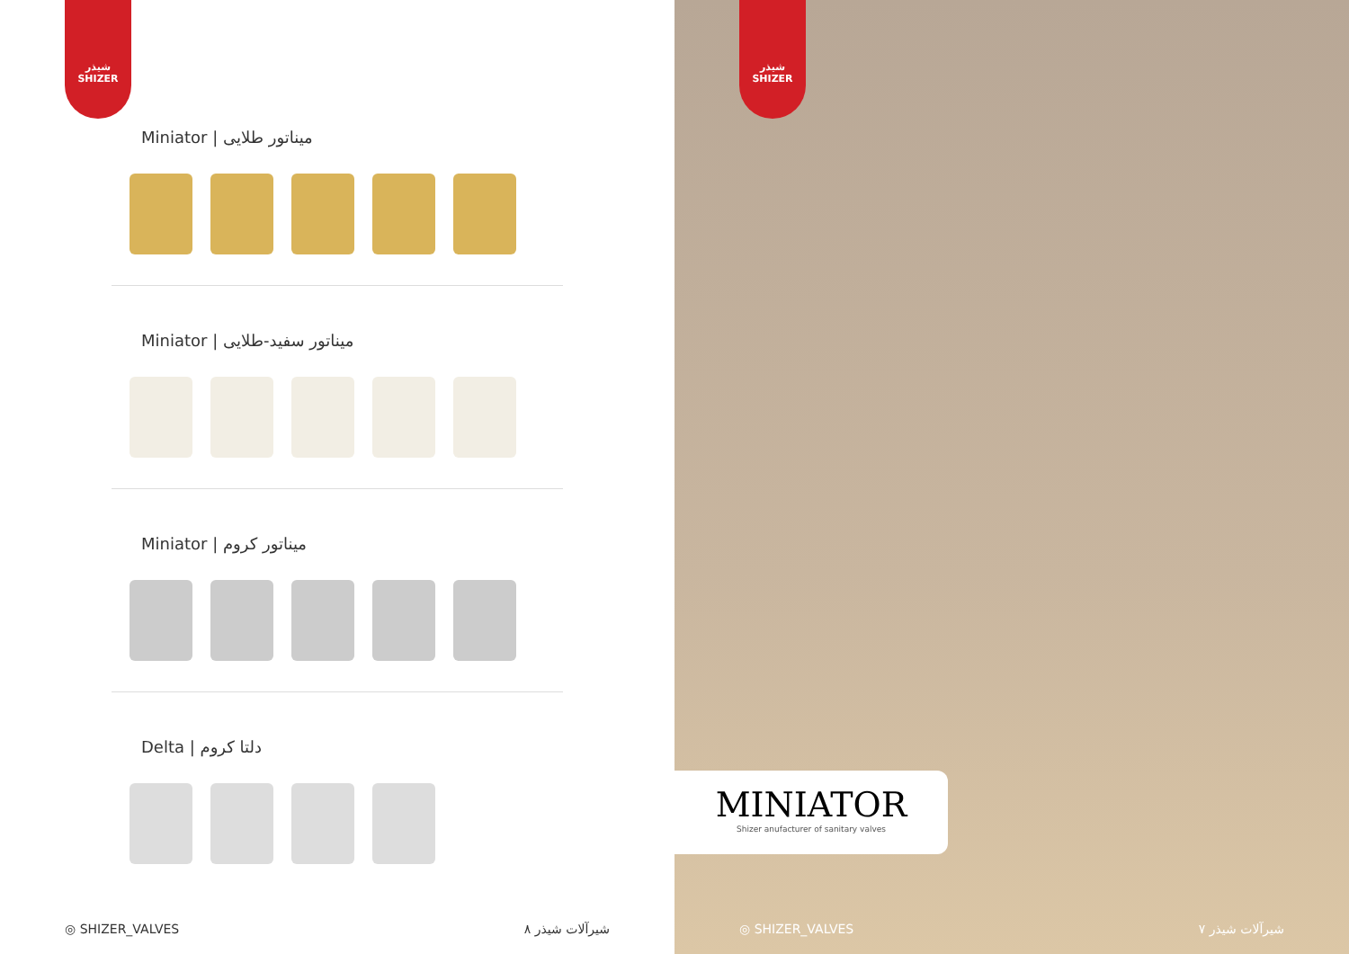شیذر
SHIZER
Miniator | میناتور طلایی
Miniator | میناتور سفید-طلایی
Miniator | میناتور کروم
Delta | دلتا کروم
◎ SHIZER_VALVES شیرآلات شیذر ۸
شیذر
SHIZER
MINIATOR
Shizer anufacturer of sanitary valves
◎ SHIZER_VALVES شیرآلات شیذر ۷